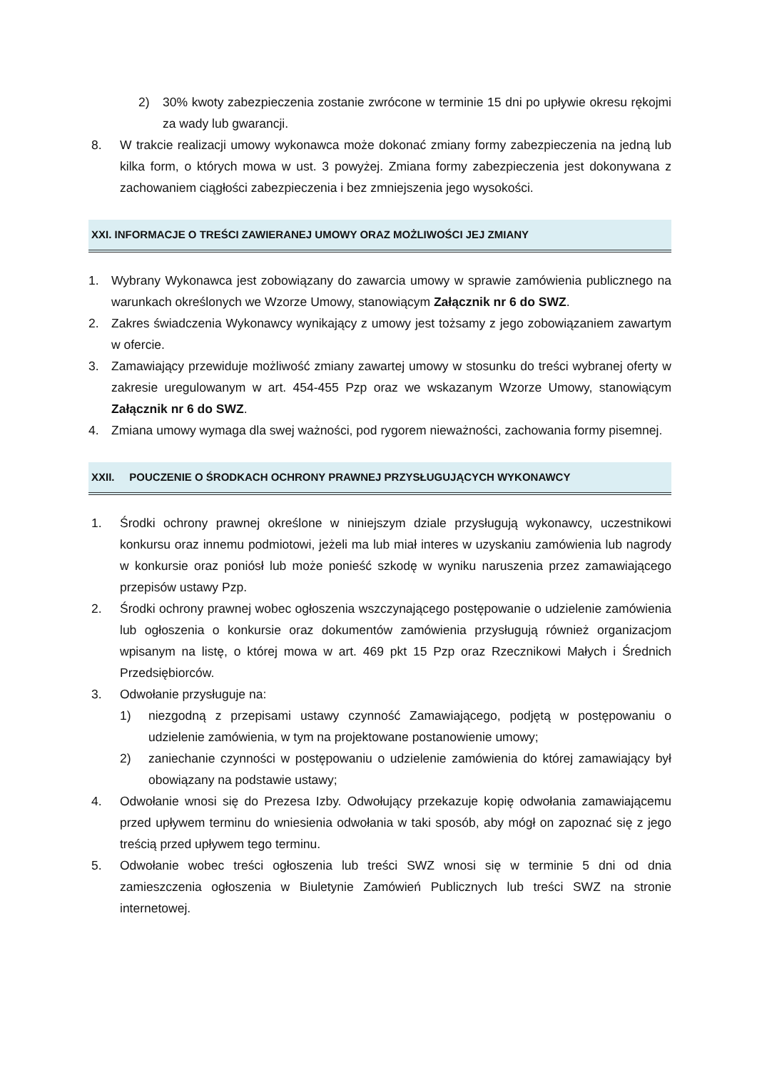2) 30% kwoty zabezpieczenia zostanie zwrócone w terminie 15 dni po upływie okresu rękojmi za wady lub gwarancji.
8. W trakcie realizacji umowy wykonawca może dokonać zmiany formy zabezpieczenia na jedną lub kilka form, o których mowa w ust. 3 powyżej. Zmiana formy zabezpieczenia jest dokonywana z zachowaniem ciągłości zabezpieczenia i bez zmniejszenia jego wysokości.
XXI. INFORMACJE O TREŚCI ZAWIERANEJ UMOWY ORAZ MOŻLIWOŚCI JEJ ZMIANY
1. Wybrany Wykonawca jest zobowiązany do zawarcia umowy w sprawie zamówienia publicznego na warunkach określonych we Wzorze Umowy, stanowiącym Załącznik nr 6 do SWZ.
2. Zakres świadczenia Wykonawcy wynikający z umowy jest tożsamy z jego zobowiązaniem zawartym w ofercie.
3. Zamawiający przewiduje możliwość zmiany zawartej umowy w stosunku do treści wybranej oferty w zakresie uregulowanym w art. 454-455 Pzp oraz we wskazanym Wzorze Umowy, stanowiącym Załącznik nr 6 do SWZ.
4. Zmiana umowy wymaga dla swej ważności, pod rygorem nieważności, zachowania formy pisemnej.
XXII. POUCZENIE O ŚRODKACH OCHRONY PRAWNEJ PRZYSŁUGUJĄCYCH WYKONAWCY
1. Środki ochrony prawnej określone w niniejszym dziale przysługują wykonawcy, uczestnikowi konkursu oraz innemu podmiotowi, jeżeli ma lub miał interes w uzyskaniu zamówienia lub nagrody w konkursie oraz poniósł lub może ponieść szkodę w wyniku naruszenia przez zamawiającego przepisów ustawy Pzp.
2. Środki ochrony prawnej wobec ogłoszenia wszczynającego postępowanie o udzielenie zamówienia lub ogłoszenia o konkursie oraz dokumentów zamówienia przysługują również organizacjom wpisanym na listę, o której mowa w art. 469 pkt 15 Pzp oraz Rzecznikowi Małych i Średnich Przedsiębiorców.
3. Odwołanie przysługuje na:
1) niezgodną z przepisami ustawy czynność Zamawiającego, podjętą w postępowaniu o udzielenie zamówienia, w tym na projektowane postanowienie umowy;
2) zaniechanie czynności w postępowaniu o udzielenie zamówienia do której zamawiający był obowiązany na podstawie ustawy;
4. Odwołanie wnosi się do Prezesa Izby. Odwołujący przekazuje kopię odwołania zamawiającemu przed upływem terminu do wniesienia odwołania w taki sposób, aby mógł on zapoznać się z jego treścią przed upływem tego terminu.
5. Odwołanie wobec treści ogłoszenia lub treści SWZ wnosi się w terminie 5 dni od dnia zamieszczenia ogłoszenia w Biuletynie Zamówień Publicznych lub treści SWZ na stronie internetowej.